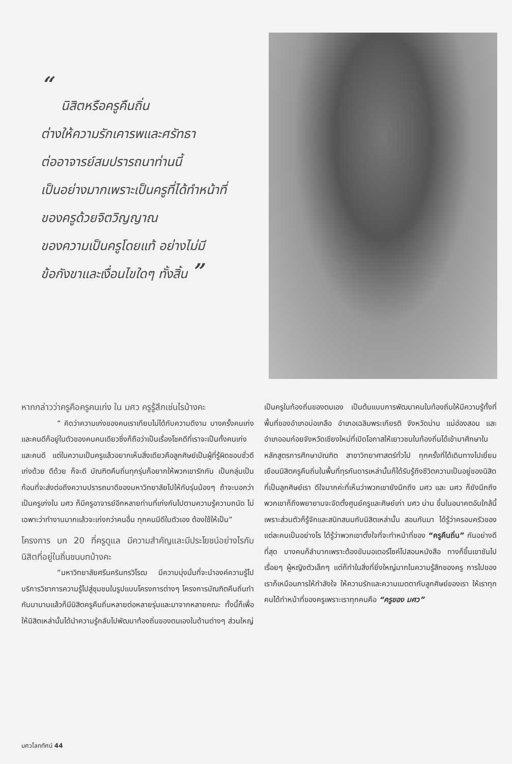“
นิสิตหรือครูคืนถิ่น
ต่างให้ความรักเคารพและศรัทธา
ต่ออาจารย์สมปรารถนาท่านนี้
เป็นอย่างมากเพราะเป็นครูที่ได้ทำหน้าที่
ของครูด้วยจิตวิญญาณ
ของความเป็นครูโดยแท้ อย่างไม่มี
ข้อกังขาและเงื่อนไขใดๆ ทั้งสิ้น ”
หากกล่าวว่าครูคือครูคนเก่ง ใน มศว ครูรู้สึกเช่นไรบ้างคะ
“ คิดว่าความเก่งของคนเราเทียบไม่ได้กับความดีงาม บางครั้งคนเก่งและคนดีก็อยู่ในตัวของคนคนเดียวซึ่งก็ถือว่าเป็นเรื่องโชคดีที่เราจะเป็นทั้งคนเก่งและคนดี แต่ในความเป็นครูแล้วอยากเห็นสิ่งเดียวคือลูกศิษย์เป็นผู้ที่รู้ผิดชอบชั่วดี เก่งด้วย ดีด้วย ก็จะดี บัณฑิตคืนถิ่นทุกรุ่นก็อยากให้พวกเขารักกัน เป็นกลุ่มเป็นก้อนที่จะส่งต่อถึงความปรารถนาดีของมหาวิทยาลัยไปให้กับรุ่นน้องๆ ถ้าจะบอกว่าเป็นครูเก่งใน มศว ก็มีครูอาจารย์อีกหลายท่านที่เก่งกันไปตามความรู้ความถนัด ไม่เฉพาะว่าทำงานมากแล้วจะเก่งกว่าคนอื่น ทุกคนมีดีในตัวเอง ต้องใช้ให้เป็น”
โครงการ บก 20 ที่ครูดูแล มีความสำคัญและมีประโยชน์อย่างไรกับนิสิตที่อยู่ในถิ่นชนบทบ้างคะ
“มหาวิทยาลัยศรีนครินทรวิโรฒ มีความมุ่งมั่นที่จะนำองค์ความรู้ไปบริการวิชาการความรู้ไปสู่ชุมชนในรูปแบบโครงการต่างๆ โครงการบัณฑิตคืนถิ่นทำกันมานานแล้วก็มีนิสิตครูคืนถิ่นหลายต่อหลายรุ่นและมาจากหลายคณะ ทั้งนี้ก็เพื่อให้นิสิตเหล่านั้นได้นำความรู้กลับไปพัฒนาท้องถิ่นของตนเองในด้านต่างๆ ส่วนใหญ่
เป็นครูในท้องถิ่นของตนเอง เป็นต้นแบบการพัฒนาคนในท้องถิ่นให้มีความรู้ทั้งที่พื้นที่ของอำเภอบ่อเกลือ อำเภอเฉลิมพระเกียรติ จังหวัดน่าน แม่ฮ่องสอน และอำเภออมก๋อยจังหวัดเชียงใหม่ที่เปิดโอกาสให้เยาวชนในท้องถิ่นได้เข้ามาศึกษาในหลักสูตรการศึกษาบัณฑิต สาขาวิทยาศาสตร์ทั่วไป ทุกครั้งที่ได้เดินทางไปเยี่ยมเยือนนิสิตครูคืนถิ่นในพื้นที่ทุรกันดารเหล่านั้นก็ได้รับรู้ถึงชีวิตความเป็นอยู่ของนิสิตที่เป็นลูกศิษย์เรา ดีใจมากค่ะที่เห็นว่าพวกเขายังนึกถึง มศว และ มศว ก็ยังนึกถึงพวกเขาก็ถึงพยายามจะจัดตั้งศูนย์ครูและศิษย์เก่า มศว น่าน ขึ้นในอนาคตอันใกล้นี้ เพราะส่วนตัวก็รู้จักและสนิทสนมกับนิสิตเหล่านั้น สอนกันมา ได้รู้ว่าครอบครัวของแต่ละคนเป็นอย่างไร ได้รู้ว่าพวกเขาตั้งใจที่จะทำหน้าที่ของ “ครูคืนถิ่น” กันอย่างดีที่สุด บางคนก็ลำบากเพราะต้องขับมอเตอร์ไซค์ไปสอนหนังสือ ทางก็ขึ้นเขาชันไปเรื่อยๆ ผู้หญิงตัวเล็กๆ แต่ก็ทำในสิ่งที่ยิ่งใหญ่มากในความรู้สึกของครู การไปของเราก็เหมือนการให้กำลังใจ ให้ความรักและความเมตตากับลูกศิษย์ของเรา ให้เราทุกคนได้ทำหน้าที่ของครูเพราะเราทุกคนคือ “ครูของ มศว”
มศวโลกทัศน์ 44